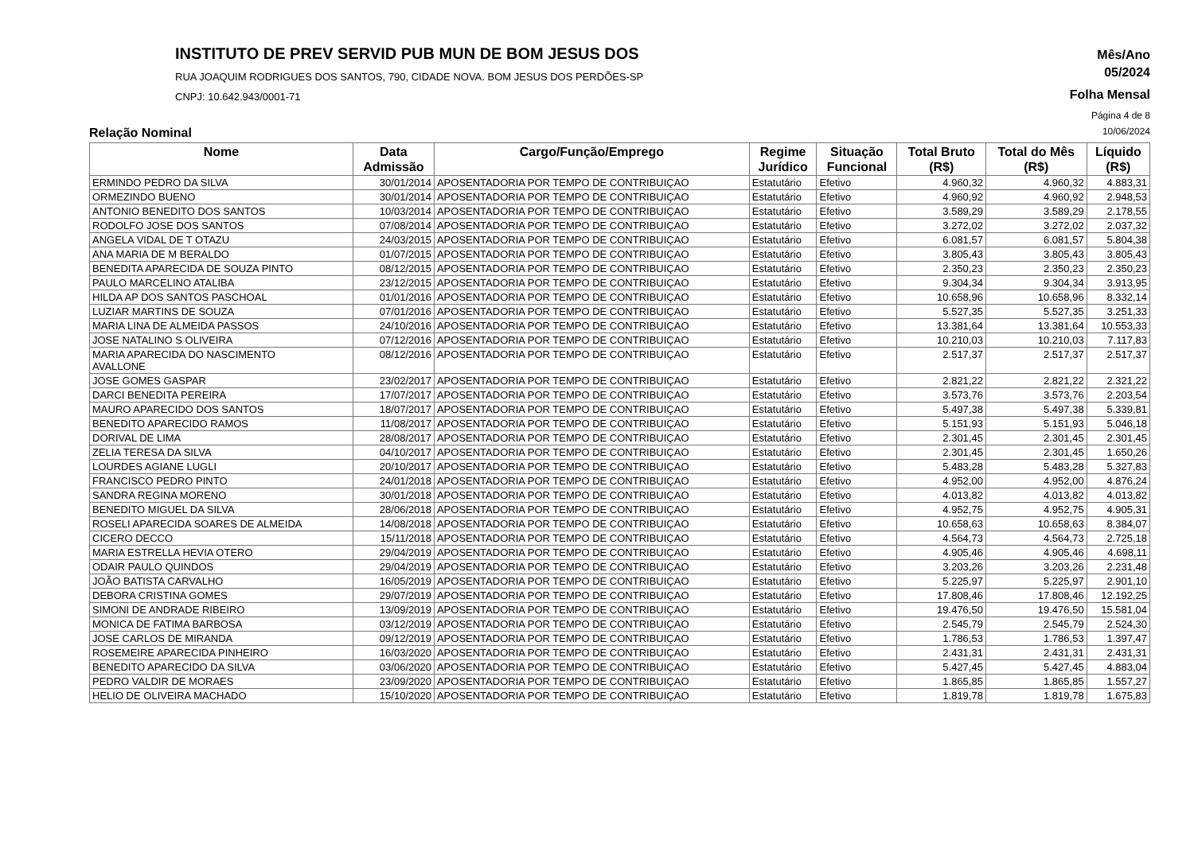INSTITUTO DE PREV SERVID PUB MUN DE BOM JESUS DOS
RUA JOAQUIM RODRIGUES DOS SANTOS, 790, CIDADE NOVA. BOM JESUS DOS PERDÕES-SP
CNPJ: 10.642.943/0001-71
Mês/Ano
05/2024
Folha Mensal
Página 4 de 8
Relação Nominal 10/06/2024
| Nome | Data Admissão | Cargo/Função/Emprego | Regime Jurídico | Situação Funcional | Total Bruto (R$) | Total do Mês (R$) | Líquido (R$) |
| --- | --- | --- | --- | --- | --- | --- | --- |
| ERMINDO PEDRO DA SILVA | 30/01/2014 | APOSENTADORIA POR TEMPO DE CONTRIBUIÇAO | Estatutário | Efetivo | 4.960,32 | 4.960,32 | 4.883,31 |
| ORMEZINDO BUENO | 30/01/2014 | APOSENTADORIA POR TEMPO DE CONTRIBUIÇAO | Estatutário | Efetivo | 4.960,92 | 4.960,92 | 2.948,53 |
| ANTONIO BENEDITO DOS SANTOS | 10/03/2014 | APOSENTADORIA POR TEMPO DE CONTRIBUIÇAO | Estatutário | Efetivo | 3.589,29 | 3.589,29 | 2.178,55 |
| RODOLFO JOSE DOS SANTOS | 07/08/2014 | APOSENTADORIA POR TEMPO DE CONTRIBUIÇAO | Estatutário | Efetivo | 3.272,02 | 3.272,02 | 2.037,32 |
| ANGELA VIDAL DE T OTAZU | 24/03/2015 | APOSENTADORIA POR TEMPO DE CONTRIBUIÇAO | Estatutário | Efetivo | 6.081,57 | 6.081,57 | 5.804,38 |
| ANA MARIA DE M BERALDO | 01/07/2015 | APOSENTADORIA POR TEMPO DE CONTRIBUIÇAO | Estatutário | Efetivo | 3.805,43 | 3.805,43 | 3.805,43 |
| BENEDITA APARECIDA DE SOUZA PINTO | 08/12/2015 | APOSENTADORIA POR TEMPO DE CONTRIBUIÇAO | Estatutário | Efetivo | 2.350,23 | 2.350,23 | 2.350,23 |
| PAULO MARCELINO ATALIBA | 23/12/2015 | APOSENTADORIA POR TEMPO DE CONTRIBUIÇAO | Estatutário | Efetivo | 9.304,34 | 9.304,34 | 3.913,95 |
| HILDA AP DOS SANTOS PASCHOAL | 01/01/2016 | APOSENTADORIA POR TEMPO DE CONTRIBUIÇAO | Estatutário | Efetivo | 10.658,96 | 10.658,96 | 8.332,14 |
| LUZIAR MARTINS DE SOUZA | 07/01/2016 | APOSENTADORIA POR TEMPO DE CONTRIBUIÇAO | Estatutário | Efetivo | 5.527,35 | 5.527,35 | 3.251,33 |
| MARIA LINA DE ALMEIDA PASSOS | 24/10/2016 | APOSENTADORIA POR TEMPO DE CONTRIBUIÇAO | Estatutário | Efetivo | 13.381,64 | 13.381,64 | 10.553,33 |
| JOSE NATALINO S OLIVEIRA | 07/12/2016 | APOSENTADORIA POR TEMPO DE CONTRIBUIÇAO | Estatutário | Efetivo | 10.210,03 | 10.210,03 | 7.117,83 |
| MARIA APARECIDA DO NASCIMENTO AVALLONE | 08/12/2016 | APOSENTADORIA POR TEMPO DE CONTRIBUIÇAO | Estatutário | Efetivo | 2.517,37 | 2.517,37 | 2.517,37 |
| JOSE GOMES GASPAR | 23/02/2017 | APOSENTADORIA POR TEMPO DE CONTRIBUIÇAO | Estatutário | Efetivo | 2.821,22 | 2.821,22 | 2.321,22 |
| DARCI BENEDITA PEREIRA | 17/07/2017 | APOSENTADORIA POR TEMPO DE CONTRIBUIÇAO | Estatutário | Efetivo | 3.573,76 | 3.573,76 | 2.203,54 |
| MAURO APARECIDO DOS SANTOS | 18/07/2017 | APOSENTADORIA POR TEMPO DE CONTRIBUIÇAO | Estatutário | Efetivo | 5.497,38 | 5.497,38 | 5.339,81 |
| BENEDITO APARECIDO RAMOS | 11/08/2017 | APOSENTADORIA POR TEMPO DE CONTRIBUIÇAO | Estatutário | Efetivo | 5.151,93 | 5.151,93 | 5.046,18 |
| DORIVAL DE LIMA | 28/08/2017 | APOSENTADORIA POR TEMPO DE CONTRIBUIÇAO | Estatutário | Efetivo | 2.301,45 | 2.301,45 | 2.301,45 |
| ZELIA TERESA DA SILVA | 04/10/2017 | APOSENTADORIA POR TEMPO DE CONTRIBUIÇAO | Estatutário | Efetivo | 2.301,45 | 2.301,45 | 1.650,26 |
| LOURDES AGIANE LUGLI | 20/10/2017 | APOSENTADORIA POR TEMPO DE CONTRIBUIÇAO | Estatutário | Efetivo | 5.483,28 | 5.483,28 | 5.327,83 |
| FRANCISCO PEDRO PINTO | 24/01/2018 | APOSENTADORIA POR TEMPO DE CONTRIBUIÇAO | Estatutário | Efetivo | 4.952,00 | 4.952,00 | 4.876,24 |
| SANDRA REGINA MORENO | 30/01/2018 | APOSENTADORIA POR TEMPO DE CONTRIBUIÇAO | Estatutário | Efetivo | 4.013,82 | 4.013,82 | 4.013,82 |
| BENEDITO MIGUEL DA SILVA | 28/06/2018 | APOSENTADORIA POR TEMPO DE CONTRIBUIÇAO | Estatutário | Efetivo | 4.952,75 | 4.952,75 | 4.905,31 |
| ROSELI APARECIDA SOARES DE ALMEIDA | 14/08/2018 | APOSENTADORIA POR TEMPO DE CONTRIBUIÇAO | Estatutário | Efetivo | 10.658,63 | 10.658,63 | 8.384,07 |
| CICERO DECCO | 15/11/2018 | APOSENTADORIA POR TEMPO DE CONTRIBUIÇAO | Estatutário | Efetivo | 4.564,73 | 4.564,73 | 2.725,18 |
| MARIA ESTRELLA HEVIA OTERO | 29/04/2019 | APOSENTADORIA POR TEMPO DE CONTRIBUIÇAO | Estatutário | Efetivo | 4.905,46 | 4.905,46 | 4.698,11 |
| ODAIR PAULO QUINDOS | 29/04/2019 | APOSENTADORIA POR TEMPO DE CONTRIBUIÇAO | Estatutário | Efetivo | 3.203,26 | 3.203,26 | 2.231,48 |
| JOÃO BATISTA CARVALHO | 16/05/2019 | APOSENTADORIA POR TEMPO DE CONTRIBUIÇAO | Estatutário | Efetivo | 5.225,97 | 5.225,97 | 2.901,10 |
| DEBORA CRISTINA GOMES | 29/07/2019 | APOSENTADORIA POR TEMPO DE CONTRIBUIÇAO | Estatutário | Efetivo | 17.808,46 | 17.808,46 | 12.192,25 |
| SIMONI DE ANDRADE RIBEIRO | 13/09/2019 | APOSENTADORIA POR TEMPO DE CONTRIBUIÇAO | Estatutário | Efetivo | 19.476,50 | 19.476,50 | 15.581,04 |
| MONICA DE FATIMA BARBOSA | 03/12/2019 | APOSENTADORIA POR TEMPO DE CONTRIBUIÇAO | Estatutário | Efetivo | 2.545,79 | 2.545,79 | 2.524,30 |
| JOSE CARLOS DE MIRANDA | 09/12/2019 | APOSENTADORIA POR TEMPO DE CONTRIBUIÇAO | Estatutário | Efetivo | 1.786,53 | 1.786,53 | 1.397,47 |
| ROSEMEIRE APARECIDA PINHEIRO | 16/03/2020 | APOSENTADORIA POR TEMPO DE CONTRIBUIÇAO | Estatutário | Efetivo | 2.431,31 | 2.431,31 | 2.431,31 |
| BENEDITO APARECIDO DA SILVA | 03/06/2020 | APOSENTADORIA POR TEMPO DE CONTRIBUIÇAO | Estatutário | Efetivo | 5.427,45 | 5.427,45 | 4.883,04 |
| PEDRO VALDIR DE MORAES | 23/09/2020 | APOSENTADORIA POR TEMPO DE CONTRIBUIÇAO | Estatutário | Efetivo | 1.865,85 | 1.865,85 | 1.557,27 |
| HELIO DE OLIVEIRA MACHADO | 15/10/2020 | APOSENTADORIA POR TEMPO DE CONTRIBUIÇAO | Estatutário | Efetivo | 1.819,78 | 1.819,78 | 1.675,83 |